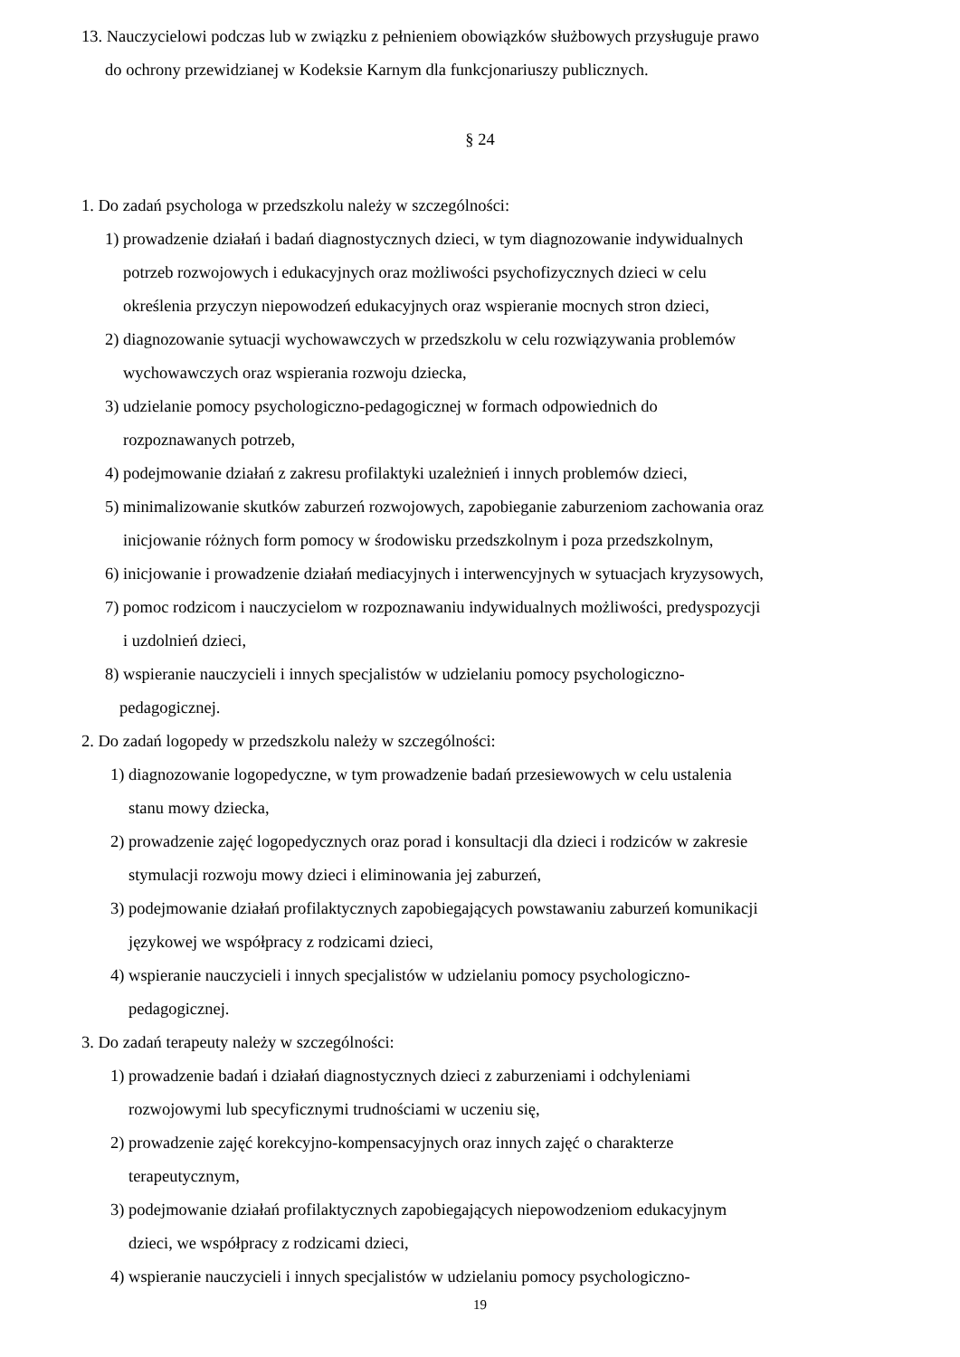13. Nauczycielowi podczas lub w związku z pełnieniem obowiązków służbowych przysługuje prawo
do ochrony przewidzianej w Kodeksie Karnym dla funkcjonariuszy publicznych.
§ 24
1. Do zadań psychologa w przedszkolu należy w szczególności:
1) prowadzenie działań i badań diagnostycznych dzieci, w tym diagnozowanie indywidualnych
potrzeb rozwojowych i edukacyjnych oraz możliwości psychofizycznych dzieci w celu
określenia przyczyn niepowodzeń edukacyjnych oraz wspieranie mocnych stron dzieci,
2) diagnozowanie sytuacji wychowawczych w przedszkolu w celu rozwiązywania problemów
wychowawczych oraz wspierania rozwoju dziecka,
3) udzielanie pomocy psychologiczno-pedagogicznej w formach odpowiednich do
rozpoznawanych potrzeb,
4) podejmowanie działań z zakresu profilaktyki uzależnień i innych problemów dzieci,
5) minimalizowanie skutków zaburzeń rozwojowych, zapobieganie zaburzeniom zachowania oraz
inicjowanie różnych form pomocy w środowisku przedszkolnym i poza przedszkolnym,
6) inicjowanie i prowadzenie działań mediacyjnych i interwencyjnych w sytuacjach kryzysowych,
7) pomoc rodzicom i nauczycielom w rozpoznawaniu indywidualnych możliwości, predyspozycji
i uzdolnień dzieci,
8) wspieranie nauczycieli i innych specjalistów w udzielaniu pomocy psychologiczno-
pedagogicznej.
2. Do zadań logopedy w przedszkolu należy w szczególności:
1) diagnozowanie logopedyczne, w tym prowadzenie badań przesiewowych w celu ustalenia
stanu mowy dziecka,
2) prowadzenie zajęć logopedycznych oraz porad i konsultacji dla dzieci i rodziców w zakresie
stymulacji rozwoju mowy dzieci i eliminowania jej zaburzeń,
3) podejmowanie działań profilaktycznych zapobiegających powstawaniu zaburzeń komunikacji
językowej we współpracy z rodzicami dzieci,
4) wspieranie nauczycieli i innych specjalistów w udzielaniu pomocy psychologiczno-
pedagogicznej.
3. Do zadań terapeuty należy w szczególności:
1) prowadzenie badań i działań diagnostycznych dzieci z zaburzeniami i odchyleniami
rozwojowymi lub specyficznymi trudnościami w uczeniu się,
2) prowadzenie zajęć korekcyjno-kompensacyjnych oraz innych zajęć o charakterze
terapeutycznym,
3) podejmowanie działań profilaktycznych zapobiegających niepowodzeniom edukacyjnym
dzieci, we współpracy z rodzicami dzieci,
4) wspieranie nauczycieli i innych specjalistów w udzielaniu pomocy psychologiczno-
19